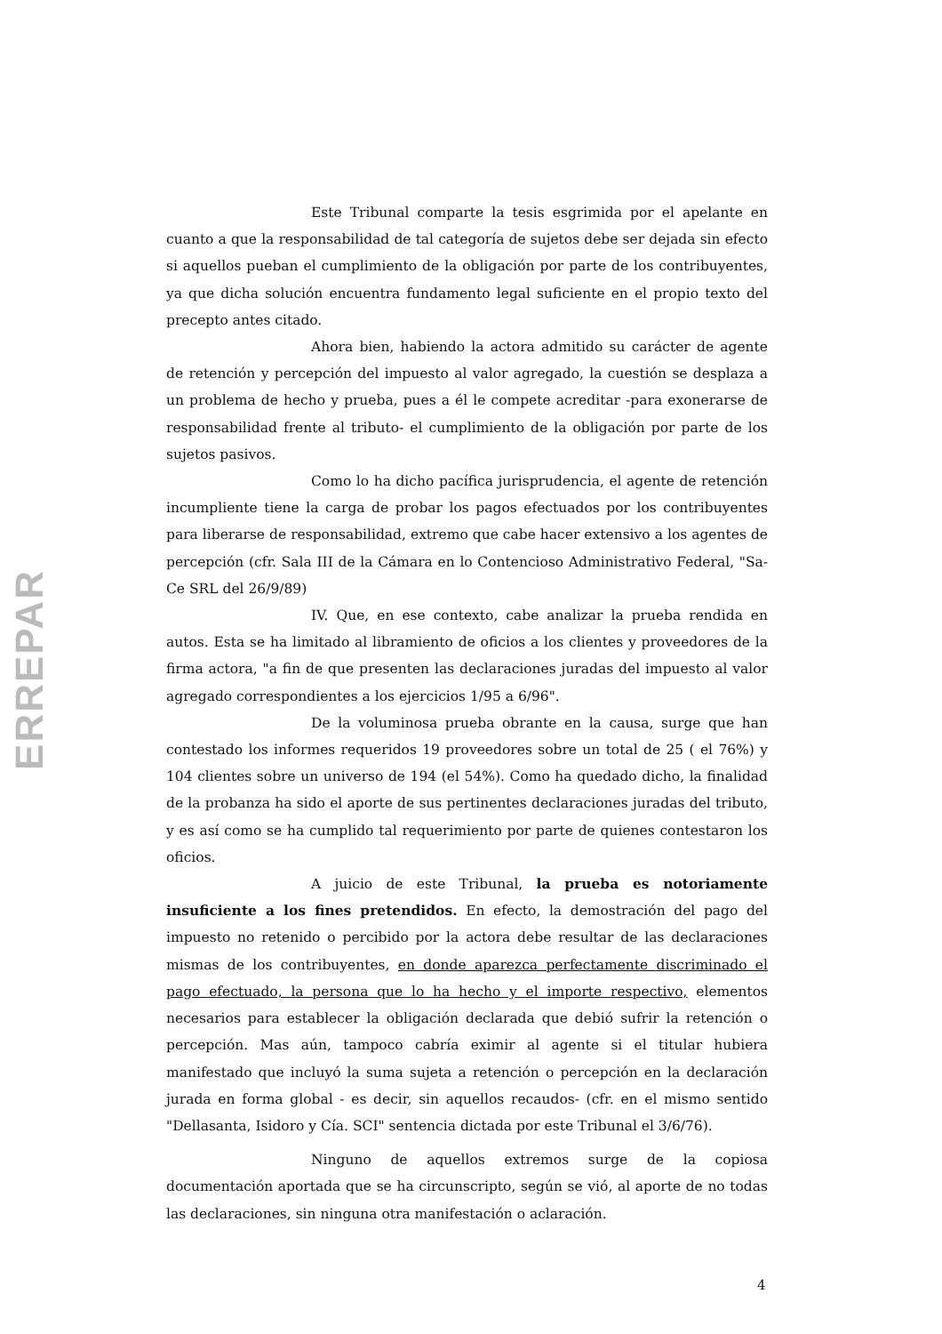ERREPAR
Este Tribunal comparte la tesis esgrimida por el apelante en cuanto a que la responsabilidad de tal categoría de sujetos debe ser dejada sin efecto si aquellos pueban el cumplimiento de la obligación por parte de los contribuyentes, ya que dicha solución encuentra fundamento legal suficiente en el propio texto del precepto antes citado.
Ahora bien, habiendo la actora admitido su carácter de agente de retención y percepción del impuesto al valor agregado, la cuestión se desplaza a un problema de hecho y prueba, pues a él le compete acreditar -para exonerarse de responsabilidad frente al tributo- el cumplimiento de la obligación por parte de los sujetos pasivos.
Como lo ha dicho pacífica jurisprudencia, el agente de retención incumpliente tiene la carga de probar los pagos efectuados por los contribuyentes para liberarse de responsabilidad, extremo que cabe hacer extensivo a los agentes de percepción (cfr. Sala III de la Cámara en lo Contencioso Administrativo Federal, "Sa-Ce SRL del 26/9/89)
IV. Que, en ese contexto, cabe analizar la prueba rendida en autos. Esta se ha limitado al libramiento de oficios a los clientes y proveedores de la firma actora, "a fin de que presenten las declaraciones juradas del impuesto al valor agregado correspondientes a los ejercicios 1/95 a 6/96".
De la voluminosa prueba obrante en la causa, surge que han contestado los informes requeridos 19 proveedores sobre un total de 25 ( el 76%) y 104 clientes sobre un universo de 194 (el 54%). Como ha quedado dicho, la finalidad de la probanza ha sido el aporte de sus pertinentes declaraciones juradas del tributo, y es así como se ha cumplido tal requerimiento por parte de quienes contestaron los oficios.
A juicio de este Tribunal, la prueba es notoriamente insuficiente a los fines pretendidos. En efecto, la demostración del pago del impuesto no retenido o percibido por la actora debe resultar de las declaraciones mismas de los contribuyentes, en donde aparezca perfectamente discriminado el pago efectuado, la persona que lo ha hecho y el importe respectivo, elementos necesarios para establecer la obligación declarada que debió sufrir la retención o percepción. Mas aún, tampoco cabría eximir al agente si el titular hubiera manifestado que incluyó la suma sujeta a retención o percepción en la declaración jurada en forma global - es decir, sin aquellos recaudos- (cfr. en el mismo sentido "Dellasanta, Isidoro y Cía. SCI" sentencia dictada por este Tribunal el 3/6/76).
Ninguno de aquellos extremos surge de la copiosa documentación aportada que se ha circunscripto, según se vió, al aporte de no todas las declaraciones, sin ninguna otra manifestación o aclaración.
4